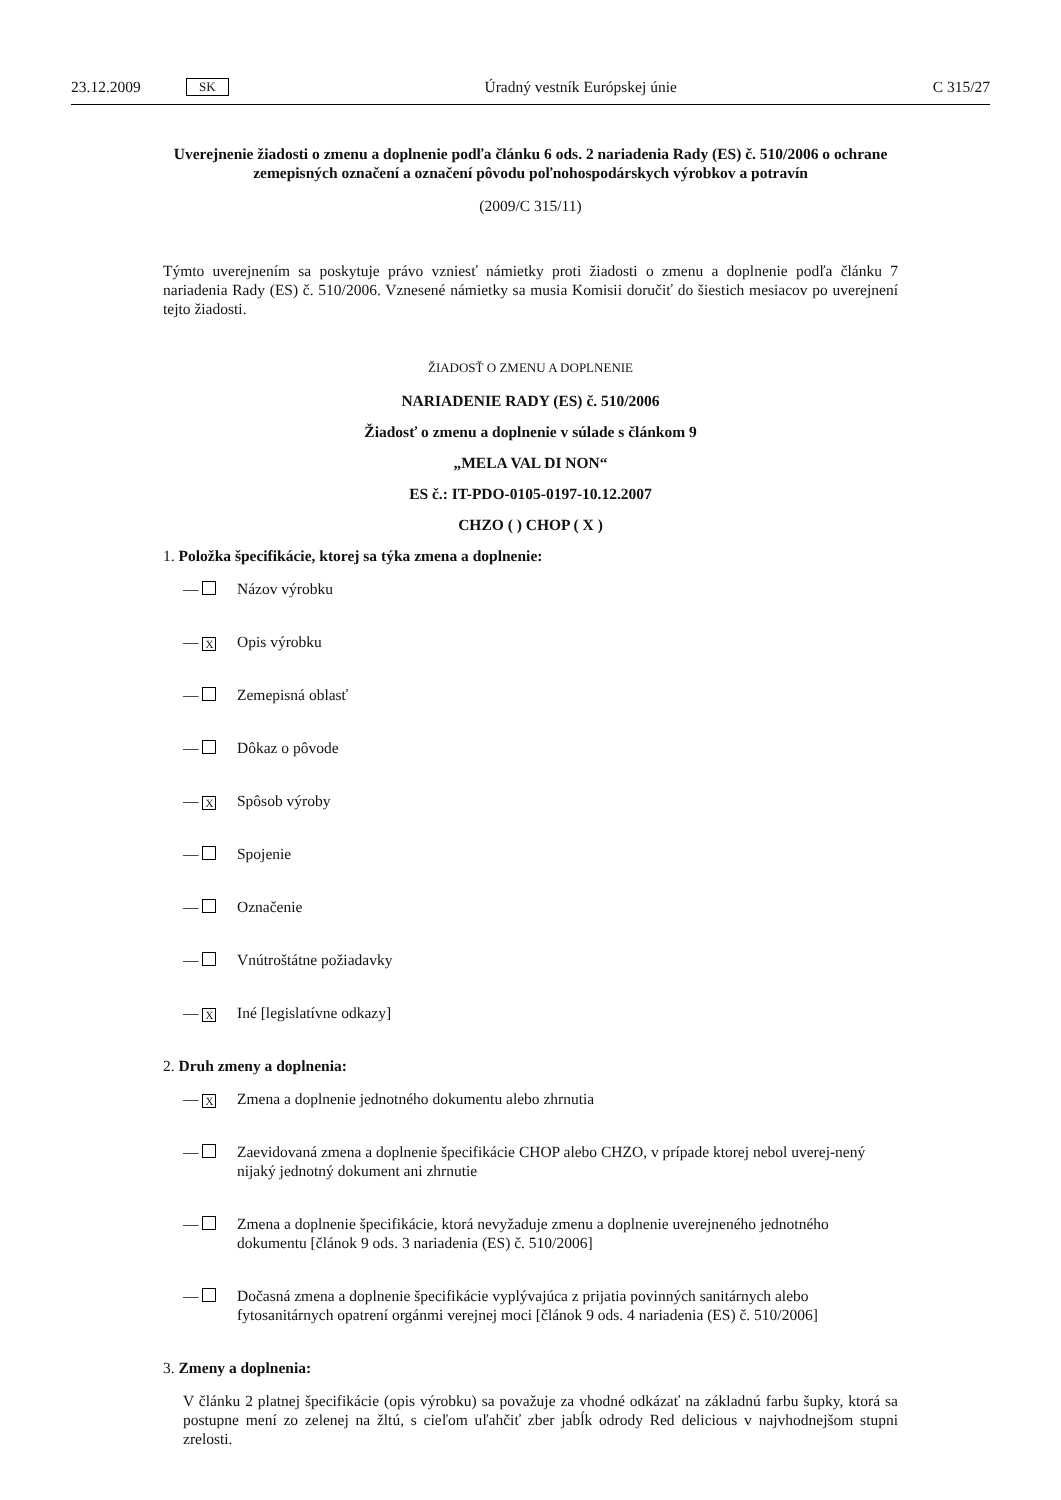23.12.2009 SK Úradný vestník Európskej únie C 315/27
Uverejnenie žiadosti o zmenu a doplnenie podľa článku 6 ods. 2 nariadenia Rady (ES) č. 510/2006 o ochrane zemepisných označení a označení pôvodu poľnohospodárskych výrobkov a potravín
(2009/C 315/11)
Týmto uverejnením sa poskytuje právo vzniesť námietky proti žiadosti o zmenu a doplnenie podľa článku 7 nariadenia Rady (ES) č. 510/2006. Vznesené námietky sa musia Komisii doručiť do šiestich mesiacov po uverejnení tejto žiadosti.
ŽIADOSŤ O ZMENU A DOPLNENIE
NARIADENIE RADY (ES) č. 510/2006
Žiadosť o zmenu a doplnenie v súlade s článkom 9
„MELA VAL DI NON“
ES č.: IT-PDO-0105-0197-10.12.2007
CHZO ( ) CHOP ( X )
1. Položka špecifikácie, ktorej sa týka zmena a doplnenie:
— Názov výrobku
— X Opis výrobku
— Zemepisná oblasť
— Dôkaz o pôvode
— X Spôsob výroby
— Spojenie
— Označenie
— Vnútroštátne požiadavky
— X Iné [legislatívne odkazy]
2. Druh zmeny a doplnenia:
— X Zmena a doplnenie jednotného dokumentu alebo zhrnutia
— Zaevidovaná zmena a doplnenie špecifikácie CHOP alebo CHZO, v prípade ktorej nebol uverej-nený nijaký jednotný dokument ani zhrnutie
— Zmena a doplnenie špecifikácie, ktorá nevyžaduje zmenu a doplnenie uverejneného jednotného dokumentu [článok 9 ods. 3 nariadenia (ES) č. 510/2006]
— Dočasná zmena a doplnenie špecifikácie vyplývajúca z prijatia povinných sanitárnych alebo fytosanitárnych opatrení orgánmi verejnej moci [článok 9 ods. 4 nariadenia (ES) č. 510/2006]
3. Zmeny a doplnenia:
V článku 2 platnej špecifikácie (opis výrobku) sa považuje za vhodné odkázať na základnú farbu šupky, ktorá sa postupne mení zo zelenej na žltú, s cieľom uľahčiť zber jabĺk odrody Red delicious v najvhodnejšom stupni zrelosti.